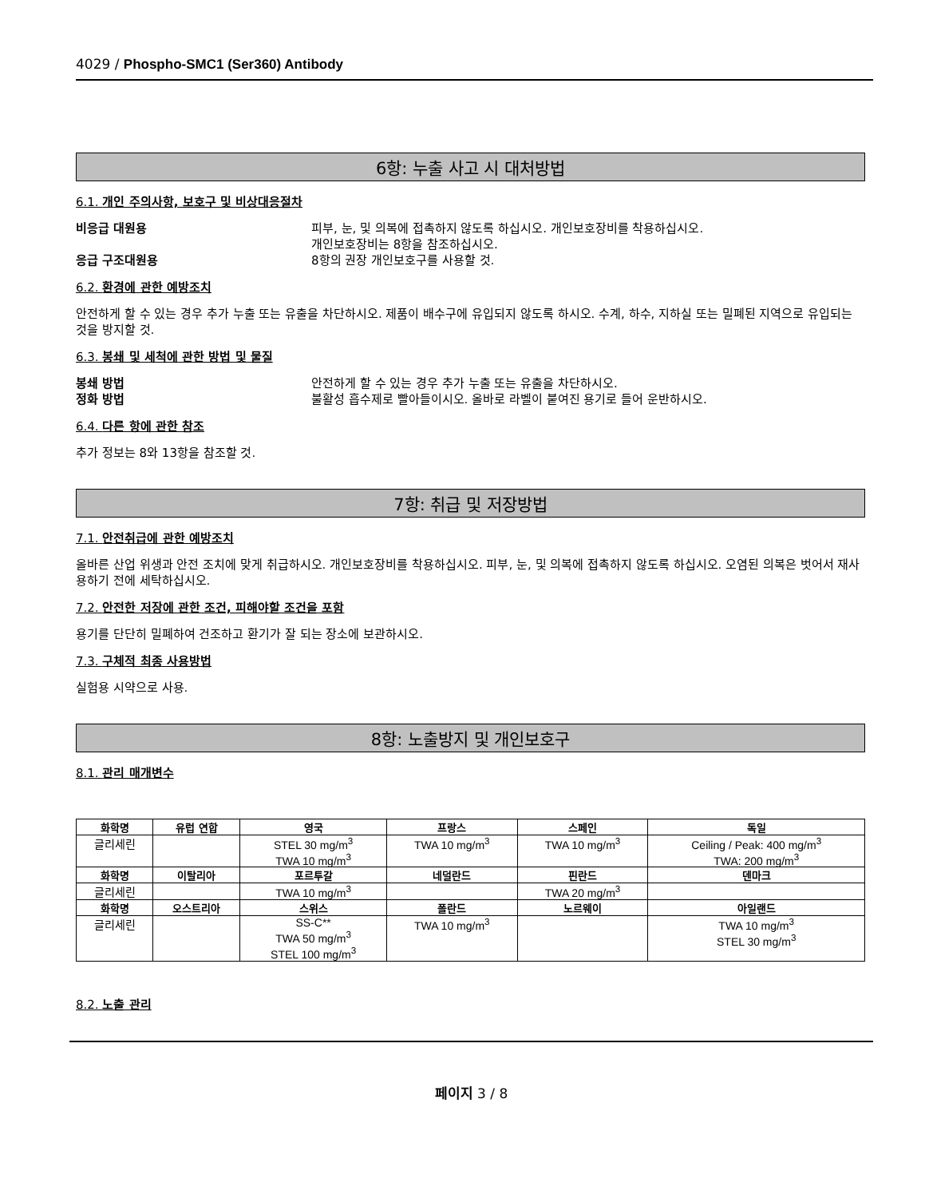4029 / Phospho-SMC1 (Ser360) Antibody
6항: 누출 사고 시 대처방법
6.1. 개인 주의사항, 보호구 및 비상대응절차
비응급 대원용 피부, 눈, 및 의복에 접촉하지 않도록 하십시오. 개인보호장비를 착용하십시오.
개인보호장비는 8항을 참조하십시오.
응급 구조대원용 8항의 권장 개인보호구를 사용할 것.
6.2. 환경에 관한 예방조치
안전하게 할 수 있는 경우 추가 누출 또는 유출을 차단하시오. 제품이 배수구에 유입되지 않도록 하시오. 수계, 하수, 지하실 또는 밀폐된 지역으로 유입되는 것을 방지할 것.
6.3. 봉쇄 및 세척에 관한 방법 및 물질
봉쇄 방법 안전하게 할 수 있는 경우 추가 누출 또는 유출을 차단하시오.
정화 방법 불활성 흡수제로 빨아들이시오. 올바로 라벨이 붙여진 용기로 들어 운반하시오.
6.4. 다른 항에 관한 참조
추가 정보는 8와 13항을 참조할 것.
7항: 취급 및 저장방법
7.1. 안전취급에 관한 예방조치
올바른 산업 위생과 안전 조치에 맞게 취급하시오. 개인보호장비를 착용하십시오. 피부, 눈, 및 의복에 접촉하지 않도록 하십시오. 오염된 의복은 벗어서 재사용하기 전에 세탁하십시오.
7.2. 안전한 저장에 관한 조건, 피해야할 조건을 포함
용기를 단단히 밀폐하여 건조하고 환기가 잘 되는 장소에 보관하시오.
7.3. 구체적 최종 사용방법
실험용 시약으로 사용.
8항: 노출방지 및 개인보호구
8.1. 관리 매개변수
| 화학명 | 유럽 연합 | 영국 | 프랑스 | 스페인 | 독일 |
| --- | --- | --- | --- | --- | --- |
| 글리세린 | | STEL 30 mg/m<sup>3</sup> TWA 10 mg/m<sup>3</sup> | TWA 10 mg/m<sup>3</sup> | TWA 10 mg/m<sup>3</sup> | Ceiling / Peak: 400 mg/m<sup>3</sup> TWA: 200 mg/m<sup>3</sup> |
| 화학명 | 이탈리아 | 포르투갈 | 네덜란드 | 핀란드 | 덴마크 |
| 글리세린 | | TWA 10 mg/m<sup>3</sup> | | TWA 20 mg/m<sup>3</sup> | |
| 화학명 | 오스트리아 | 스위스 | 폴란드 | 노르웨이 | 아일랜드 |
| 글리세린 | | SS-C** TWA 50 mg/m<sup>3</sup> STEL 100 mg/m<sup>3</sup> | TWA 10 mg/m<sup>3</sup> | | TWA 10 mg/m<sup>3</sup> STEL 30 mg/m<sup>3</sup> |
8.2. 노출 관리
페이지 3 / 8